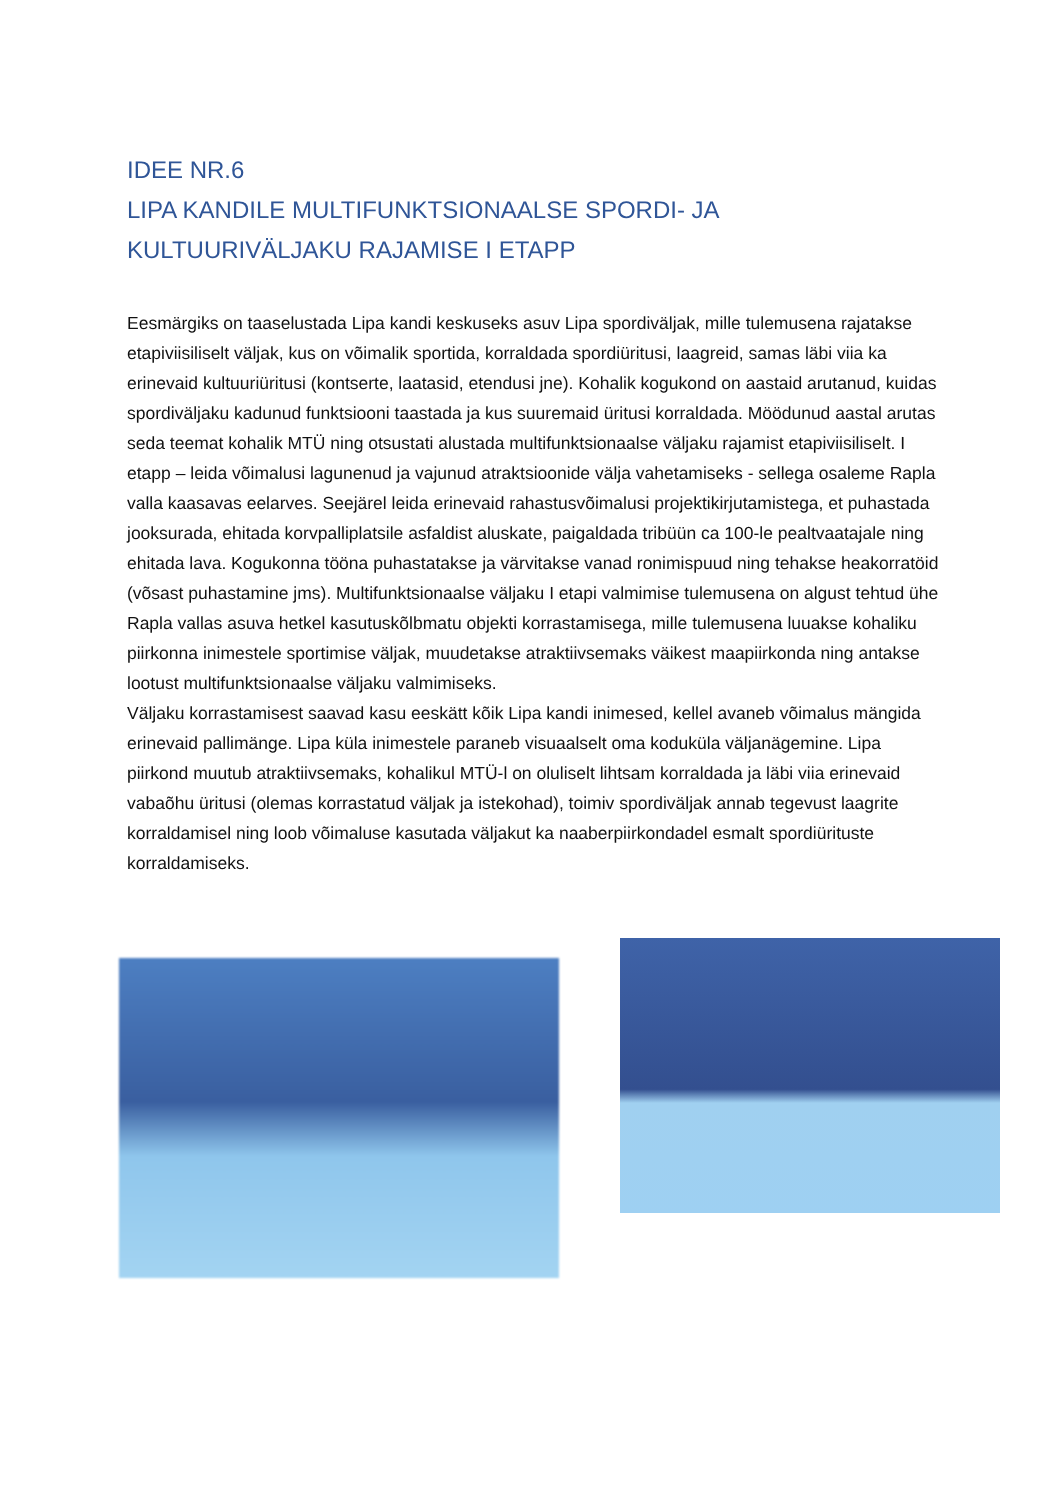IDEE NR.6
LIPA KANDILE MULTIFUNKTSIONAALSE SPORDI- JA KULTUURIVÄLJAKU RAJAMISE I ETAPP
Eesmärgiks on taaselustada Lipa kandi keskuseks asuv Lipa spordiväljak, mille tulemusena rajatakse etapiviisiliselt väljak, kus on võimalik sportida, korraldada spordiüritusi, laagreid, samas läbi viia ka erinevaid kultuuriüritusi (kontserte, laatasid, etendusi jne). Kohalik kogukond on aastaid arutanud, kuidas spordiväljaku kadunud funktsiooni taastada ja kus suuremaid üritusi korraldada. Möödunud aastal arutas seda teemat kohalik MTÜ ning otsustati alustada multifunktsionaalse väljaku rajamist etapiviisiliselt. I etapp – leida võimalusi lagunenud ja vajunud atraktsioonide välja vahetamiseks - sellega osaleme Rapla valla kaasavas eelarves. Seejärel leida erinevaid rahastusvõimalusi projektikirjutamistega, et puhastada jooksurada, ehitada korvpalliplatsile asfaldist aluskate, paigaldada tribüün ca 100-le pealtvaatajale ning ehitada lava. Kogukonna tööna puhastatakse ja värvitakse vanad ronimispuud ning tehakse heakorratöid (võsast puhastamine jms). Multifunktsionaalse väljaku I etapi valmimise tulemusena on algust tehtud ühe Rapla vallas asuva hetkel kasutuskõlbmatu objekti korrastamisega, mille tulemusena luuakse kohaliku piirkonna inimestele sportimise väljak, muudetakse atraktiivsemaks väikest maapiirkonda ning antakse lootust multifunktsionaalse väljaku valmimiseks.
Väljaku korrastamisest saavad kasu eeskätt kõik Lipa kandi inimesed, kellel avaneb võimalus mängida erinevaid pallimänge. Lipa küla inimestele paraneb visuaalselt oma koduküla väljanägemine. Lipa piirkond muutub atraktiivsemaks, kohalikul MTÜ-l on oluliselt lihtsam korraldada ja läbi viia erinevaid vabaõhu üritusi (olemas korrastatud väljak ja istekohad), toimiv spordiväljak annab tegevust laagrite korraldamisel ning loob võimaluse kasutada väljakut ka naaberpiirkondadel esmalt spordiürituste korraldamiseks.